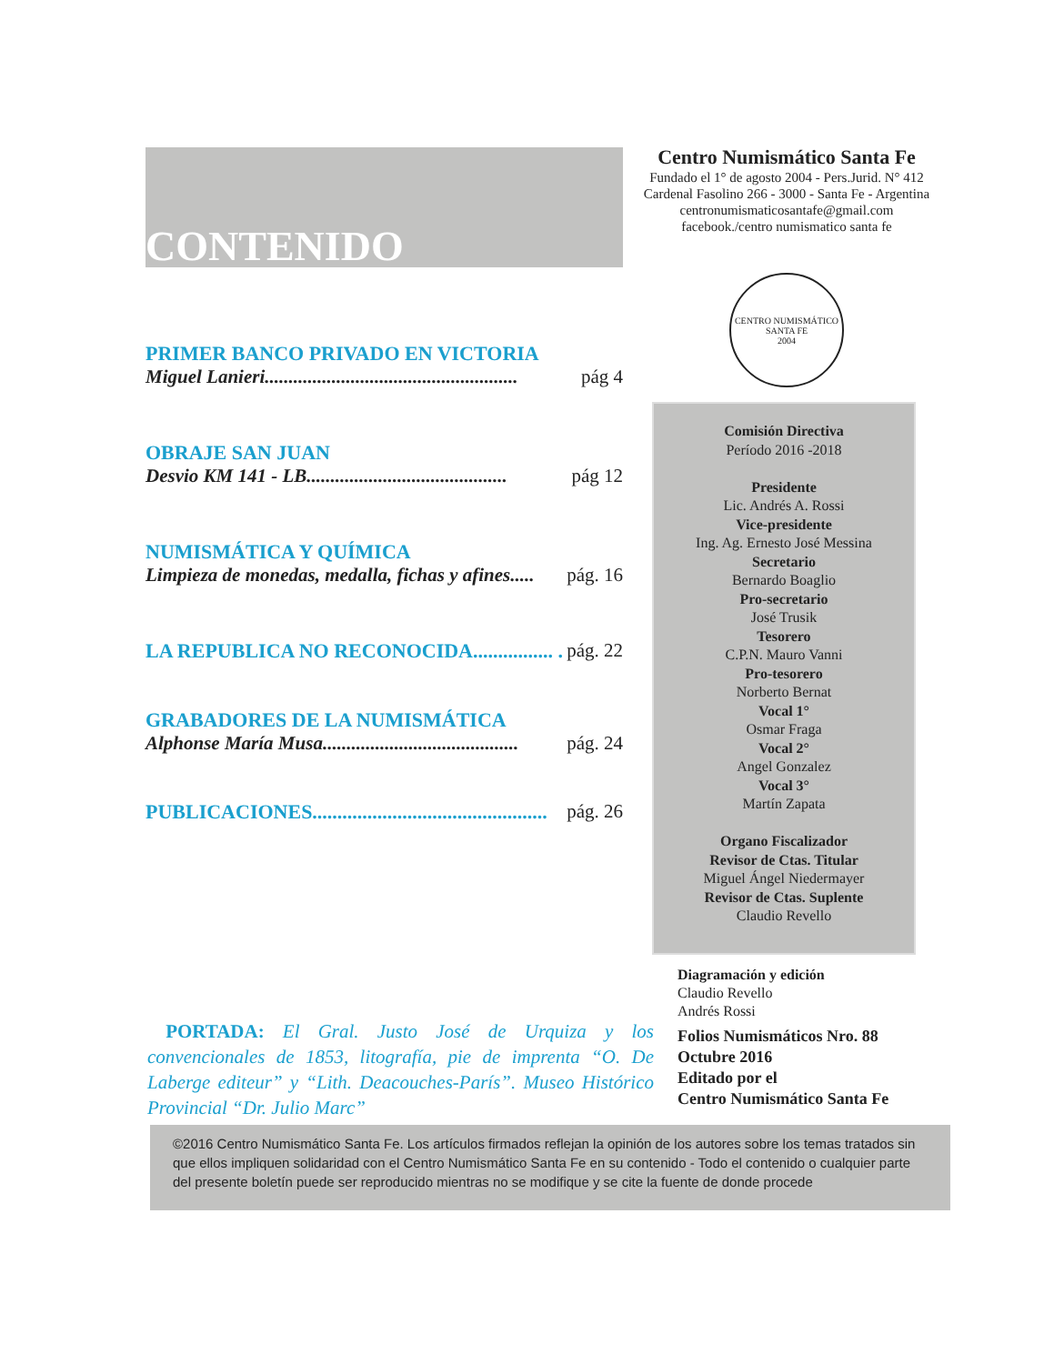CONTENIDO
PRIMER BANCO PRIVADO EN VICTORIA
Miguel Lanieri..................................................... pág 4
OBRAJE SAN JUAN
Desvio KM 141 - LB.......................................... pág 12
NUMISMÁTICA Y QUÍMICA
Limpieza de monedas, medalla, fichas y afines..... pág. 16
LA REPUBLICA NO RECONOCIDA................ . pág. 22
GRABADORES DE LA NUMISMÁTICA
Alphonse María Musa......................................... pág. 24
PUBLICACIONES............................................... pág. 26
Centro Numismático Santa Fe
Fundado el 1° de agosto 2004 - Pers.Jurid. N° 412
Cardenal Fasolino 266 - 3000 - Santa Fe - Argentina
centronumismaticosantafe@gmail.com
facebook./centro numismatico santa fe
CENTRO NUMISMÁTICO SANTA FE
2004
Comisión Directiva
Período 2016 -2018
Presidente
Lic. Andrés A. Rossi
Vice-presidente
Ing. Ag. Ernesto José Messina
Secretario
Bernardo Boaglio
Pro-secretario
José Trusik
Tesorero
C.P.N. Mauro Vanni
Pro-tesorero
Norberto Bernat
Vocal 1°
Osmar Fraga
Vocal 2°
Angel Gonzalez
Vocal 3°
Martín Zapata
Organo Fiscalizador
Revisor de Ctas. Titular
Miguel Ángel Niedermayer
Revisor de Ctas. Suplente
Claudio Revello
Diagramación y edición
Claudio Revello
Andrés Rossi
Folios Numismáticos Nro. 88
Octubre 2016
Editado por el
Centro Numismático Santa Fe
PORTADA: El Gral. Justo José de Urquiza y los convencionales de 1853, litografía, pie de imprenta “O. De Laberge editeur” y “Lith. Deacouches-París”. Museo Histórico Provincial “Dr. Julio Marc”
©2016 Centro Numismático Santa Fe. Los artículos firmados reflejan la opinión de los autores sobre los temas tratados sin que ellos impliquen solidaridad con el Centro Numismático Santa Fe en su contenido - Todo el contenido o cualquier parte del presente boletín puede ser reproducido mientras no se modifique y se cite la fuente de donde procede